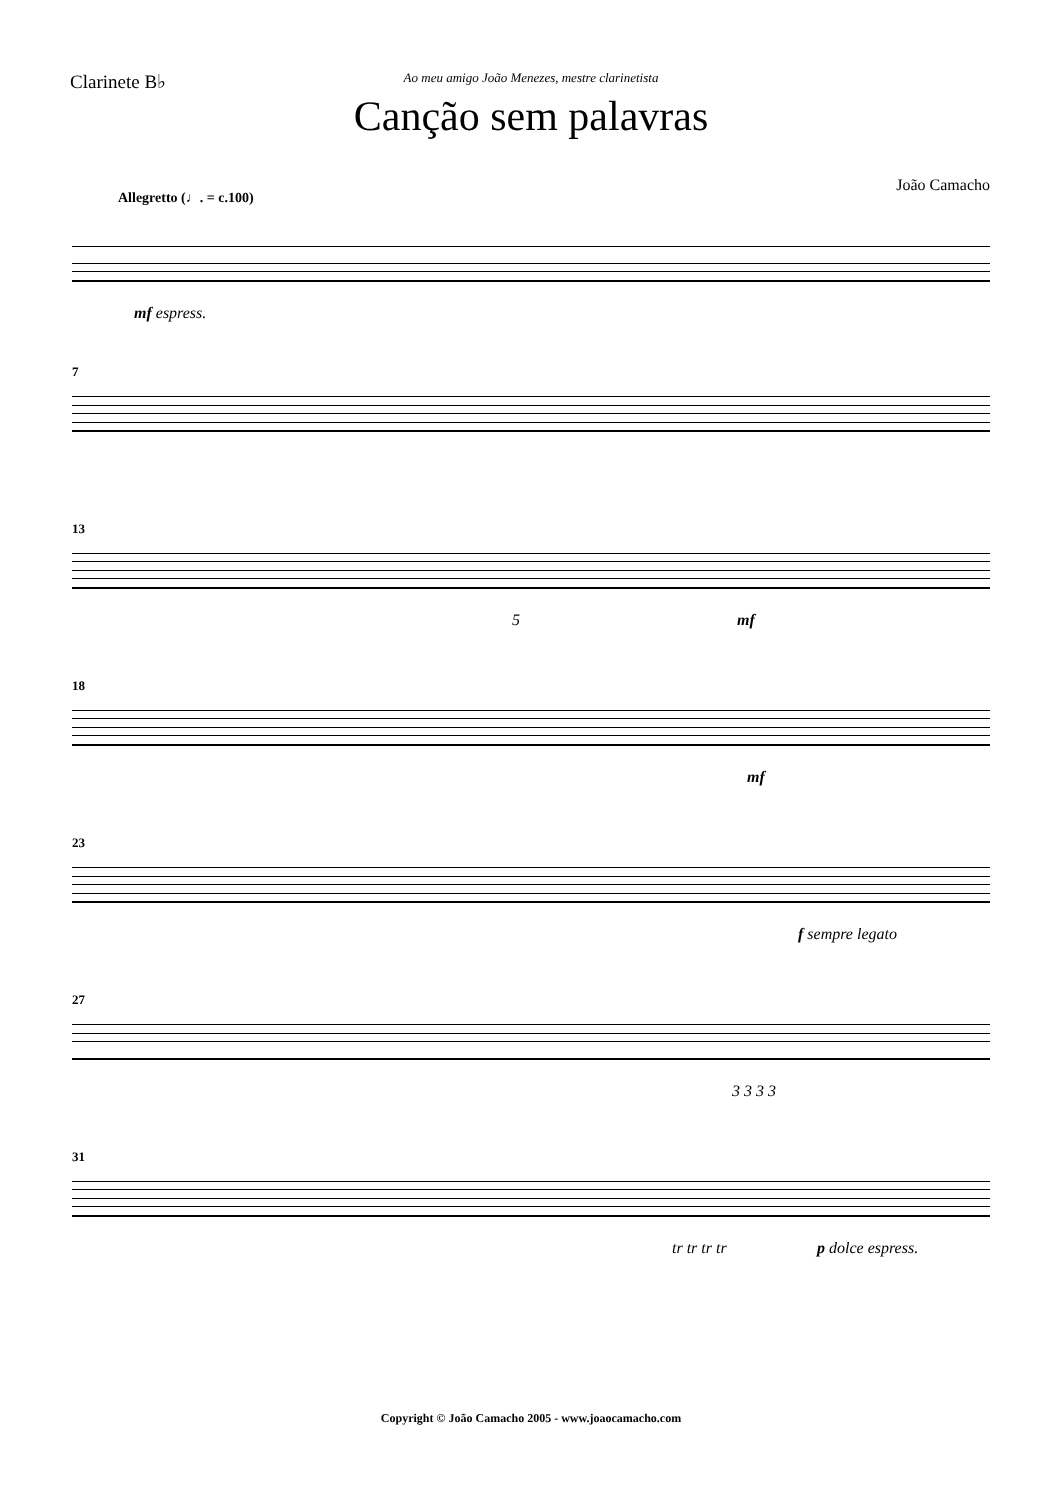Clarinete B♭
Ao meu amigo João Menezes, mestre clarinetista
Canção sem palavras
João Camacho
Allegretto (♩. = c.100)
mf espress.
7
13
5 mf
18
mf
23
f sempre legato
27
3 3 3 3
31
tr tr tr tr p dolce espress.
Copyright © João Camacho 2005 - www.joaocamacho.com